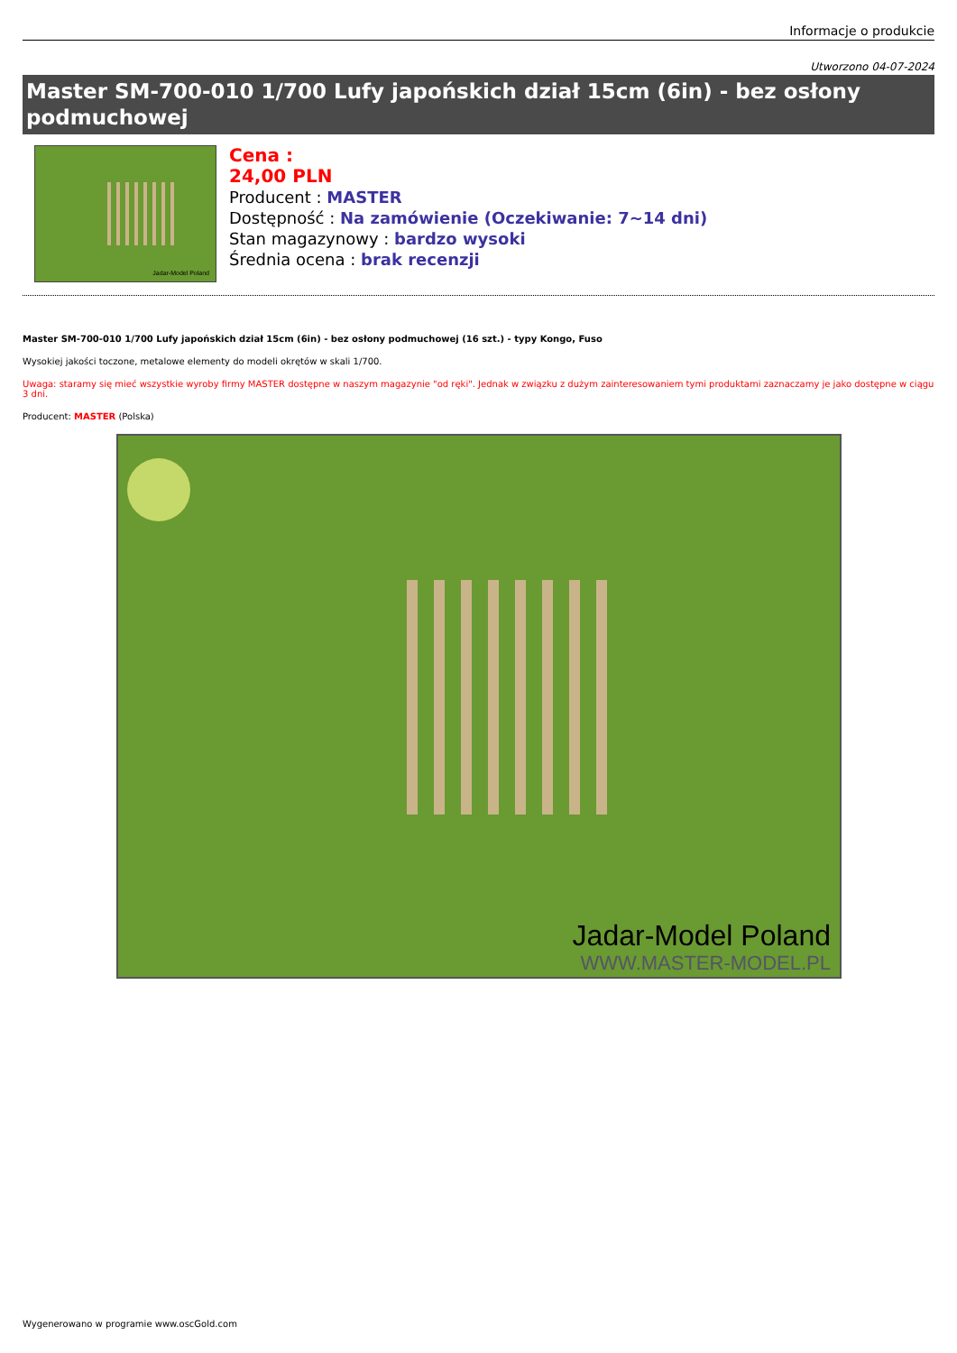Informacje o produkcie
Utworzono 04-07-2024
Master SM-700-010 1/700 Lufy japońskich dział 15cm (6in) - bez osłony podmuchowej
Jadar-Model Poland
Cena :
24,00 PLN
Producent : MASTER
Dostępność : Na zamówienie (Oczekiwanie: 7~14 dni)
Stan magazynowy : bardzo wysoki
Średnia ocena : brak recenzji
Master SM-700-010 1/700 Lufy japońskich dział 15cm (6in) - bez osłony podmuchowej (16 szt.) - typy Kongo, Fuso
Wysokiej jakości toczone, metalowe elementy do modeli okrętów w skali 1/700.
Uwaga: staramy się mieć wszystkie wyroby firmy MASTER dostępne w naszym magazynie "od ręki". Jednak w związku z dużym zainteresowaniem tymi produktami zaznaczamy je jako dostępne w ciągu 3 dni.
Producent: MASTER (Polska)
Jadar-Model Poland
WWW.MASTER-MODEL.PL
Wygenerowano w programie www.oscGold.com